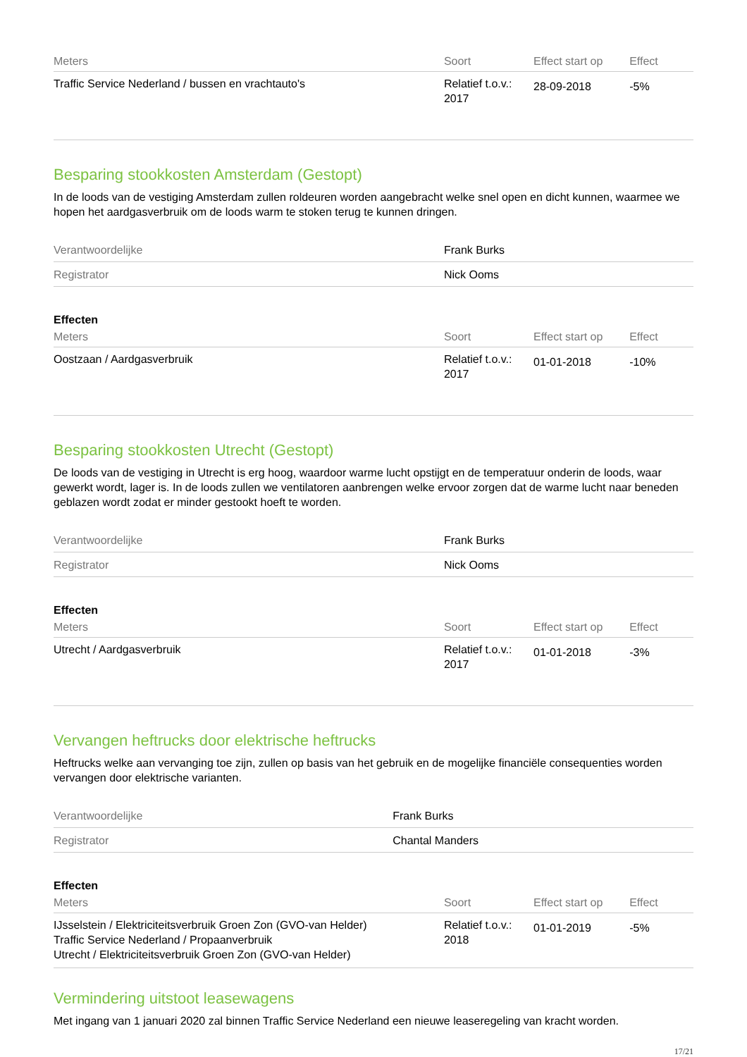| Meters | Soort | Effect start op | Effect |
| --- | --- | --- | --- |
| Traffic Service Nederland / bussen en vrachtauto's | Relatief t.o.v.: 2017 | 28-09-2018 | -5% |
Besparing stookkosten Amsterdam (Gestopt)
In de loods van de vestiging Amsterdam zullen roldeuren worden aangebracht welke snel open en dicht kunnen, waarmee we hopen het aardgasverbruik om de loods warm te stoken terug te kunnen dringen.
| Verantwoordelijke | Frank Burks |
| Registrator | Nick Ooms |
Effecten
| Meters | Soort | Effect start op | Effect |
| --- | --- | --- | --- |
| Oostzaan / Aardgasverbruik | Relatief t.o.v.: 2017 | 01-01-2018 | -10% |
Besparing stookkosten Utrecht (Gestopt)
De loods van de vestiging in Utrecht is erg hoog, waardoor warme lucht opstijgt en de temperatuur onderin de loods, waar gewerkt wordt, lager is. In de loods zullen we ventilatoren aanbrengen welke ervoor zorgen dat de warme lucht naar beneden geblazen wordt zodat er minder gestookt hoeft te worden.
| Verantwoordelijke | Frank Burks |
| Registrator | Nick Ooms |
Effecten
| Meters | Soort | Effect start op | Effect |
| --- | --- | --- | --- |
| Utrecht / Aardgasverbruik | Relatief t.o.v.: 2017 | 01-01-2018 | -3% |
Vervangen heftrucks door elektrische heftrucks
Heftrucks welke aan vervanging toe zijn, zullen op basis van het gebruik en de mogelijke financiële consequenties worden vervangen door elektrische varianten.
| Verantwoordelijke | Frank Burks |
| Registrator | Chantal Manders |
Effecten
| Meters | Soort | Effect start op | Effect |
| --- | --- | --- | --- |
| IJsselstein / Elektriciteitsverbruik Groen Zon (GVO-van Helder) Traffic Service Nederland / Propaanverbruik Utrecht / Elektriciteitsverbruik Groen Zon (GVO-van Helder) | Relatief t.o.v.: 2018 | 01-01-2019 | -5% |
Vermindering uitstoot leasewagens
Met ingang van 1 januari 2020 zal binnen Traffic Service Nederland een nieuwe leaseregeling van kracht worden.
17/21